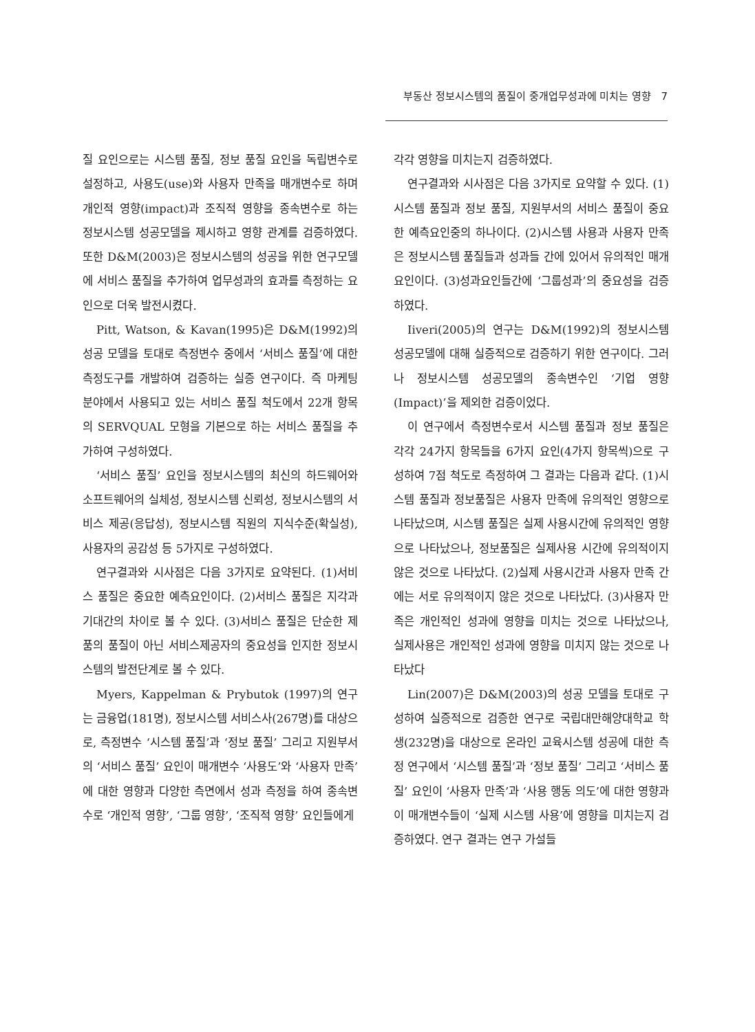부동산 정보시스템의 품질이 중개업무성과에 미치는 영향 7
질 요인으로는 시스템 품질, 정보 품질 요인을 독립변수로 설정하고, 사용도(use)와 사용자 만족을 매개변수로 하며 개인적 영향(impact)과 조직적 영향을 종속변수로 하는 정보시스템 성공모델을 제시하고 영향 관계를 검증하였다. 또한 D&M(2003)은 정보시스템의 성공을 위한 연구모델에 서비스 품질을 추가하여 업무성과의 효과를 측정하는 요인으로 더욱 발전시켰다.
Pitt, Watson, & Kavan(1995)은 D&M(1992)의 성공 모델을 토대로 측정변수 중에서 ‘서비스 품질’에 대한 측정도구를 개발하여 검증하는 실증 연구이다. 즉 마케팅 분야에서 사용되고 있는 서비스 품질 척도에서 22개 항목의 SERVQUAL 모형을 기본으로 하는 서비스 품질을 추가하여 구성하였다.
‘서비스 품질’ 요인을 정보시스템의 최신의 하드웨어와 소프트웨어의 실체성, 정보시스템 신뢰성, 정보시스템의 서비스 제공(응답성), 정보시스템 직원의 지식수준(확실성), 사용자의 공감성 등 5가지로 구성하였다.
연구결과와 시사점은 다음 3가지로 요약된다. (1)서비스 품질은 중요한 예측요인이다. (2)서비스 품질은 지각과 기대간의 차이로 볼 수 있다. (3)서비스 품질은 단순한 제품의 품질이 아닌 서비스제공자의 중요성을 인지한 정보시스템의 발전단계로 볼 수 있다.
Myers, Kappelman & Prybutok (1997)의 연구는 금융업(181명), 정보시스템 서비스사(267명)를 대상으로, 측정변수 ‘시스템 품질’과 ‘정보 품질’ 그리고 지원부서의 ‘서비스 품질’ 요인이 매개변수 ‘사용도’와 ‘사용자 만족’에 대한 영향과 다양한 측면에서 성과 측정을 하여 종속변수로 ‘개인적 영향’, ‘그룹 영향’, ‘조직적 영향’ 요인들에게
각각 영향을 미치는지 검증하였다.
연구결과와 시사점은 다음 3가지로 요약할 수 있다. (1)시스템 품질과 정보 품질, 지원부서의 서비스 품질이 중요한 예측요인중의 하나이다. (2)시스템 사용과 사용자 만족은 정보시스템 품질들과 성과들 간에 있어서 유의적인 매개요인이다. (3)성과요인들간에 ‘그룹성과’의 중요성을 검증하였다.
Iiveri(2005)의 연구는 D&M(1992)의 정보시스템 성공모델에 대해 실증적으로 검증하기 위한 연구이다. 그러나 정보시스템 성공모델의 종속변수인 ‘기업 영향(Impact)’을 제외한 검증이었다.
이 연구에서 측정변수로서 시스템 품질과 정보 품질은 각각 24가지 항목들을 6가지 요인(4가지 항목씩)으로 구성하여 7점 척도로 측정하여 그 결과는 다음과 같다. (1)시스템 품질과 정보품질은 사용자 만족에 유의적인 영향으로 나타났으며, 시스템 품질은 실제 사용시간에 유의적인 영향으로 나타났으나, 정보품질은 실제사용 시간에 유의적이지 않은 것으로 나타났다. (2)실제 사용시간과 사용자 만족 간에는 서로 유의적이지 않은 것으로 나타났다. (3)사용자 만족은 개인적인 성과에 영향을 미치는 것으로 나타났으나, 실제사용은 개인적인 성과에 영향을 미치지 않는 것으로 나타났다
Lin(2007)은 D&M(2003)의 성공 모델을 토대로 구성하여 실증적으로 검증한 연구로 국립대만해양대학교 학생(232명)을 대상으로 온라인 교육시스템 성공에 대한 측정 연구에서 ‘시스템 품질’과 ‘정보 품질’ 그리고 ‘서비스 품질’ 요인이 ‘사용자 만족’과 ‘사용 행동 의도’에 대한 영향과 이 매개변수들이 ‘실제 시스템 사용’에 영향을 미치는지 검증하였다. 연구 결과는 연구 가설들